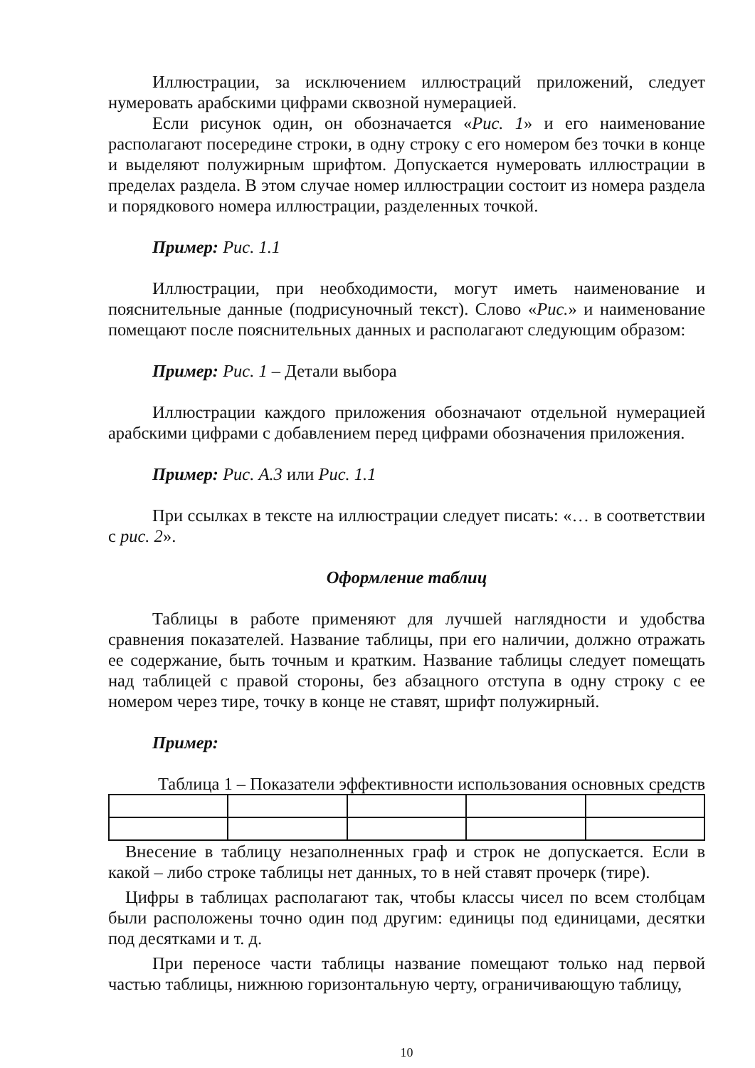Иллюстрации, за исключением иллюстраций приложений, следует нумеровать арабскими цифрами сквозной нумерацией.
Если рисунок один, он обозначается «Рис. 1» и его наименование располагают посередине строки, в одну строку с его номером без точки в конце и выделяют полужирным шрифтом. Допускается нумеровать иллюстрации в пределах раздела. В этом случае номер иллюстрации состоит из номера раздела и порядкового номера иллюстрации, разделенных точкой.
Пример: Рис. 1.1
Иллюстрации, при необходимости, могут иметь наименование и пояснительные данные (подрисуночный текст). Слово «Рис.» и наименование помещают после пояснительных данных и располагают следующим образом:
Пример: Рис. 1 – Детали выбора
Иллюстрации каждого приложения обозначают отдельной нумерацией арабскими цифрами с добавлением перед цифрами обозначения приложения.
Пример: Рис. А.3 или Рис. 1.1
При ссылках в тексте на иллюстрации следует писать: «… в соответствии с рис. 2».
Оформление таблиц
Таблицы в работе применяют для лучшей наглядности и удобства сравнения показателей. Название таблицы, при его наличии, должно отражать ее содержание, быть точным и кратким. Название таблицы следует помещать над таблицей с правой стороны, без абзацного отступа в одну строку с ее номером через тире, точку в конце не ставят, шрифт полужирный.
Пример:
Таблица 1 – Показатели эффективности использования основных средств
Внесение в таблицу незаполненных граф и строк не допускается. Если в какой – либо строке таблицы нет данных, то в ней ставят прочерк (тире).
Цифры в таблицах располагают так, чтобы классы чисел по всем столбцам были расположены точно один под другим: единицы под единицами, десятки под десятками и т. д.
При переносе части таблицы название помещают только над первой частью таблицы, нижнюю горизонтальную черту, ограничивающую таблицу,
10